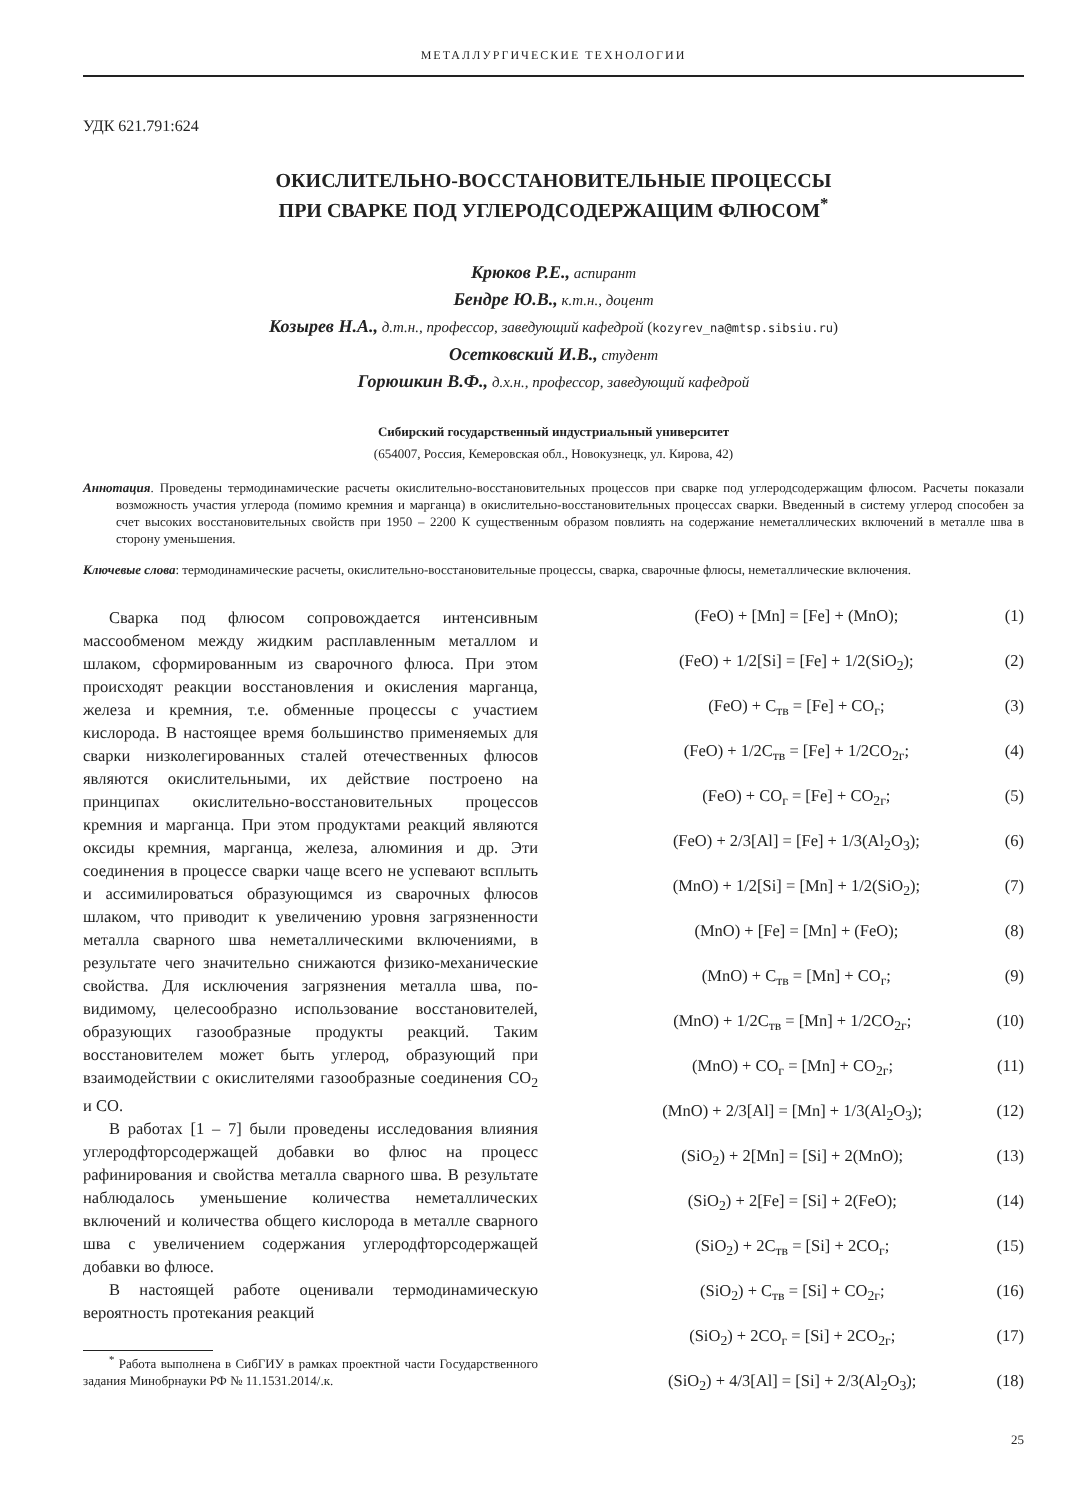МЕТАЛЛУРГИЧЕСКИЕ ТЕХНОЛОГИИ
УДК 621.791:624
ОКИСЛИТЕЛЬНО-ВОССТАНОВИТЕЛЬНЫЕ ПРОЦЕССЫ
ПРИ СВАРКЕ ПОД УГЛЕРОДСОДЕРЖАЩИМ ФЛЮСОМ<sup>*</sup>
Крюков Р.Е., аспирант
Бендре Ю.В., к.т.н., доцент
Козырев Н.А., д.т.н., профессор, заведующий кафедрой (kozyrev_na@mtsp.sibsiu.ru)
Осетковский И.В., студент
Горюшкин В.Ф., д.х.н., профессор, заведующий кафедрой
Сибирский государственный индустриальный университет
(654007, Россия, Кемеровская обл., Новокузнецк, ул. Кирова, 42)
Аннотация. Проведены термодинамические расчеты окислительно-восстановительных процессов при сварке под углеродсодержащим флюсом. Расчеты показали возможность участия углерода (помимо кремния и марганца) в окислительно-восстановительных процессах сварки. Введенный в систему углерод способен за счет высоких восстановительных свойств при 1950 – 2200 К существенным образом повлиять на содержание неметаллических включений в металле шва в сторону уменьшения.
Ключевые слова: термодинамические расчеты, окислительно-восстановительные процессы, сварка, сварочные флюсы, неметаллические включения.
Сварка под флюсом сопровождается интенсивным массообменом между жидким расплавленным металлом и шлаком, сформированным из сварочного флюса. При этом происходят реакции восстановления и окисления марганца, железа и кремния, т.е. обменные процессы с участием кислорода. В настоящее время большинство применяемых для сварки низколегированных сталей отечественных флюсов являются окислительными, их действие построено на принципах окислительно-восстановительных процессов кремния и марганца. При этом продуктами реакций являются оксиды кремния, марганца, железа, алюминия и др. Эти соединения в процессе сварки чаще всего не успевают всплыть и ассимилироваться образующимся из сварочных флюсов шлаком, что приводит к увеличению уровня загрязненности металла сварного шва неметаллическими включениями, в результате чего значительно снижаются физико-механические свойства. Для исключения загрязнения металла шва, по-видимому, целесообразно использование восстановителей, образующих газообразные продукты реакций. Таким восстановителем может быть углерод, образующий при взаимодействии с окислителями газообразные соединения CO<sub>2</sub> и CO.
В работах [1 – 7] были проведены исследования влияния углеродфторсодержащей добавки во флюс на процесс рафинирования и свойства металла сварного шва. В результате наблюдалось уменьшение количества неметаллических включений и количества общего кислорода в металле сварного шва с увеличением содержания углеродфторсодержащей добавки во флюсе.
В настоящей работе оценивали термодинамическую вероятность протекания реакций
<sup>*</sup> Работа выполнена в СибГИУ в рамках проектной части Государственного задания Минобрнауки РФ № 11.1531.2014/.к.
(FeO) + [Mn] = [Fe] + (MnO); (1)
(FeO) + 1/2[Si] = [Fe] + 1/2(SiO<sub>2</sub>); (2)
(FeO) + C<sub>тв</sub> = [Fe] + CO<sub>г</sub>; (3)
(FeO) + 1/2C<sub>тв</sub> = [Fe] + 1/2CO<sub>2г</sub>; (4)
(FeO) + CO<sub>г</sub> = [Fe] + CO<sub>2г</sub>; (5)
(FeO) + 2/3[Al] = [Fe] + 1/3(Al<sub>2</sub>O<sub>3</sub>); (6)
(MnO) + 1/2[Si] = [Mn] + 1/2(SiO<sub>2</sub>); (7)
(MnO) + [Fe] = [Mn] + (FeO); (8)
(MnO) + C<sub>тв</sub> = [Mn] + CO<sub>г</sub>; (9)
(MnO) + 1/2C<sub>тв</sub> = [Mn] + 1/2CO<sub>2г</sub>; (10)
(MnO) + CO<sub>г</sub> = [Mn] + CO<sub>2г</sub>; (11)
(MnO) + 2/3[Al] = [Mn] + 1/3(Al<sub>2</sub>O<sub>3</sub>); (12)
(SiO<sub>2</sub>) + 2[Mn] = [Si] + 2(MnO); (13)
(SiO<sub>2</sub>) + 2[Fe] = [Si] + 2(FeO); (14)
(SiO<sub>2</sub>) + 2C<sub>тв</sub> = [Si] + 2CO<sub>г</sub>; (15)
(SiO<sub>2</sub>) + C<sub>тв</sub> = [Si] + CO<sub>2г</sub>; (16)
(SiO<sub>2</sub>) + 2CO<sub>г</sub> = [Si] + 2CO<sub>2г</sub>; (17)
(SiO<sub>2</sub>) + 4/3[Al] = [Si] + 2/3(Al<sub>2</sub>O<sub>3</sub>); (18)
25